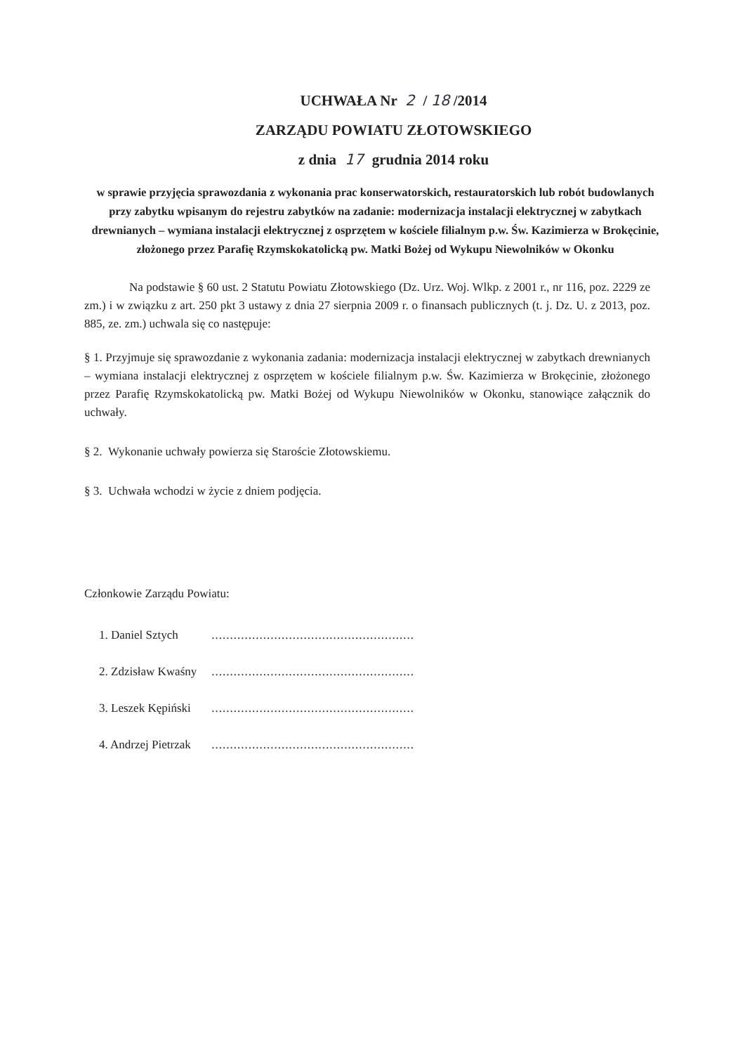UCHWAŁA Nr 2 / 18 /2014
ZARZĄDU POWIATU ZŁOTOWSKIEGO
z dnia 17 grudnia 2014 roku
w sprawie przyjęcia sprawozdania z wykonania prac konserwatorskich, restauratorskich lub robót budowlanych przy zabytku wpisanym do rejestru zabytków na zadanie: modernizacja instalacji elektrycznej w zabytkach drewnianych – wymiana instalacji elektrycznej z osprzętem w kościele filialnym p.w. Św. Kazimierza w Brokęcinie, złożonego przez Parafię Rzymskokatolicką pw. Matki Bożej od Wykupu Niewolników w Okonku
Na podstawie § 60 ust. 2 Statutu Powiatu Złotowskiego (Dz. Urz. Woj. Wlkp. z 2001 r., nr 116, poz. 2229 ze zm.) i w związku z art. 250 pkt 3 ustawy z dnia 27 sierpnia 2009 r. o finansach publicznych (t. j. Dz. U. z 2013, poz. 885, ze. zm.) uchwala się co następuje:
§ 1. Przyjmuje się sprawozdanie z wykonania zadania: modernizacja instalacji elektrycznej w zabytkach drewnianych – wymiana instalacji elektrycznej z osprzętem w kościele filialnym p.w. Św. Kazimierza w Brokęcinie, złożonego przez Parafię Rzymskokatolicką pw. Matki Bożej od Wykupu Niewolników w Okonku, stanowiące załącznik do uchwały.
§ 2. Wykonanie uchwały powierza się Staroście Złotowskiemu.
§ 3. Uchwała wchodzi w życie z dniem podjęcia.
Członkowie Zarządu Powiatu:
| 1. Daniel Sztych | ....................................................... |
| 2. Zdzisław Kwaśny | ....................................................... |
| 3. Leszek Kępiński | ....................................................... |
| 4. Andrzej Pietrzak | ....................................................... |